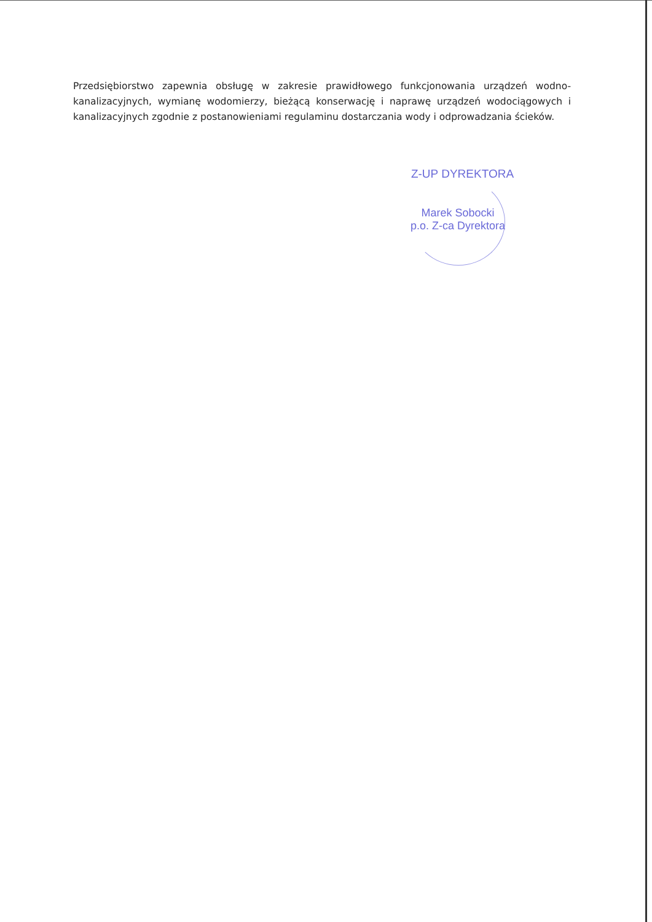Przedsiębiorstwo zapewnia obsługę w zakresie prawidłowego funkcjonowania urządzeń wodno-kanalizacyjnych, wymianę wodomierzy, bieżącą konserwację i naprawę urządzeń wodociągowych i kanalizacyjnych zgodnie z postanowieniami regulaminu dostarczania wody i odprowadzania ścieków.
Z-UP DYREKTORA
Marek Sobocki
p.o. Z-ca Dyrektora